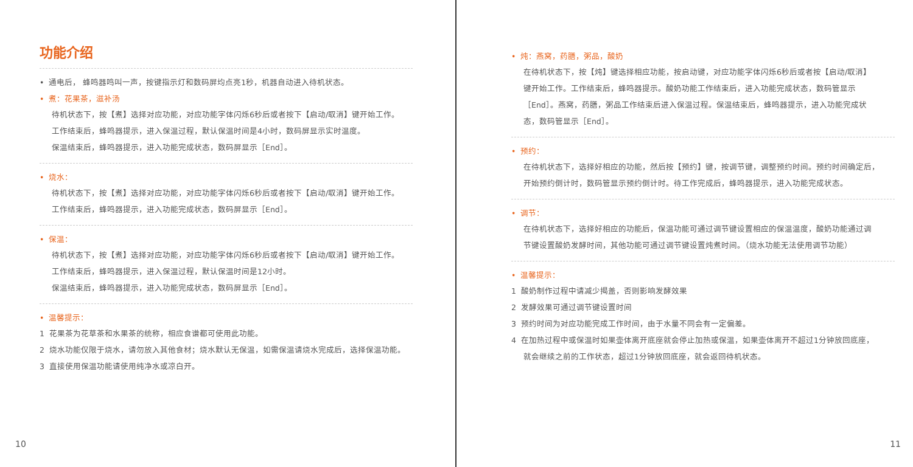功能介绍
• 通电后， 蜂鸣器鸣叫一声，按键指示灯和数码屏均点亮1秒，机器自动进入待机状态。
• 煮：花果茶，滋补汤
待机状态下，按【煮】选择对应功能，对应功能字体闪烁6秒后或者按下【启动/取消】键开始工作。
工作结束后，蜂鸣器提示，进入保温过程，默认保温时间是4小时，数码屏显示实时温度。
保温结束后，蜂鸣器提示，进入功能完成状态，数码屏显示［End］。
• 烧水：
待机状态下，按【煮】选择对应功能，对应功能字体闪烁6秒后或者按下【启动/取消】键开始工作。
工作结束后，蜂鸣器提示，进入功能完成状态，数码屏显示［End］。
• 保温：
待机状态下，按【煮】选择对应功能，对应功能字体闪烁6秒后或者按下【启动/取消】键开始工作。
工作结束后，蜂鸣器提示，进入保温过程，默认保温时间是12小时。
保温结束后，蜂鸣器提示，进入功能完成状态，数码屏显示［End］。
• 温馨提示：
1 花果茶为花草茶和水果茶的统称，相应食谱都可使用此功能。
2 烧水功能仅限于烧水，请勿放入其他食材；烧水默认无保温，如需保温请烧水完成后，选择保温功能。
3 直接使用保温功能请使用纯净水或凉白开。
10
• 炖：燕窝，药膳，粥品，酸奶
在待机状态下，按【炖】键选择相应功能，按启动键，对应功能字体闪烁6秒后或者按【启动/取消】
键开始工作。工作结束后，蜂鸣器提示。酸奶功能工作结束后，进入功能完成状态，数码管显示
［End］。燕窝，药膳，粥品工作结束后进入保温过程。保温结束后，蜂鸣器提示，进入功能完成状
态，数码管显示［End］。
• 预约：
在待机状态下，选择好相应的功能，然后按【预约】键，按调节键，调整预约时间。预约时间确定后，
开始预约倒计时，数码管显示预约倒计时。待工作完成后，蜂鸣器提示，进入功能完成状态。
• 调节：
在待机状态下，选择好相应的功能后，保温功能可通过调节键设置相应的保温温度，酸奶功能通过调
节键设置酸奶发酵时间，其他功能可通过调节键设置炖煮时间。（烧水功能无法使用调节功能）
• 温馨提示：
1 酸奶制作过程中请减少揭盖，否则影响发酵效果
2 发酵效果可通过调节键设置时间
3 预约时间为对应功能完成工作时间，由于水量不同会有一定偏差。
4 在加热过程中或保温时如果壶体离开底座就会停止加热或保温，如果壶体离开不超过1分钟放回底座，
就会继续之前的工作状态，超过1分钟放回底座，就会返回待机状态。
11